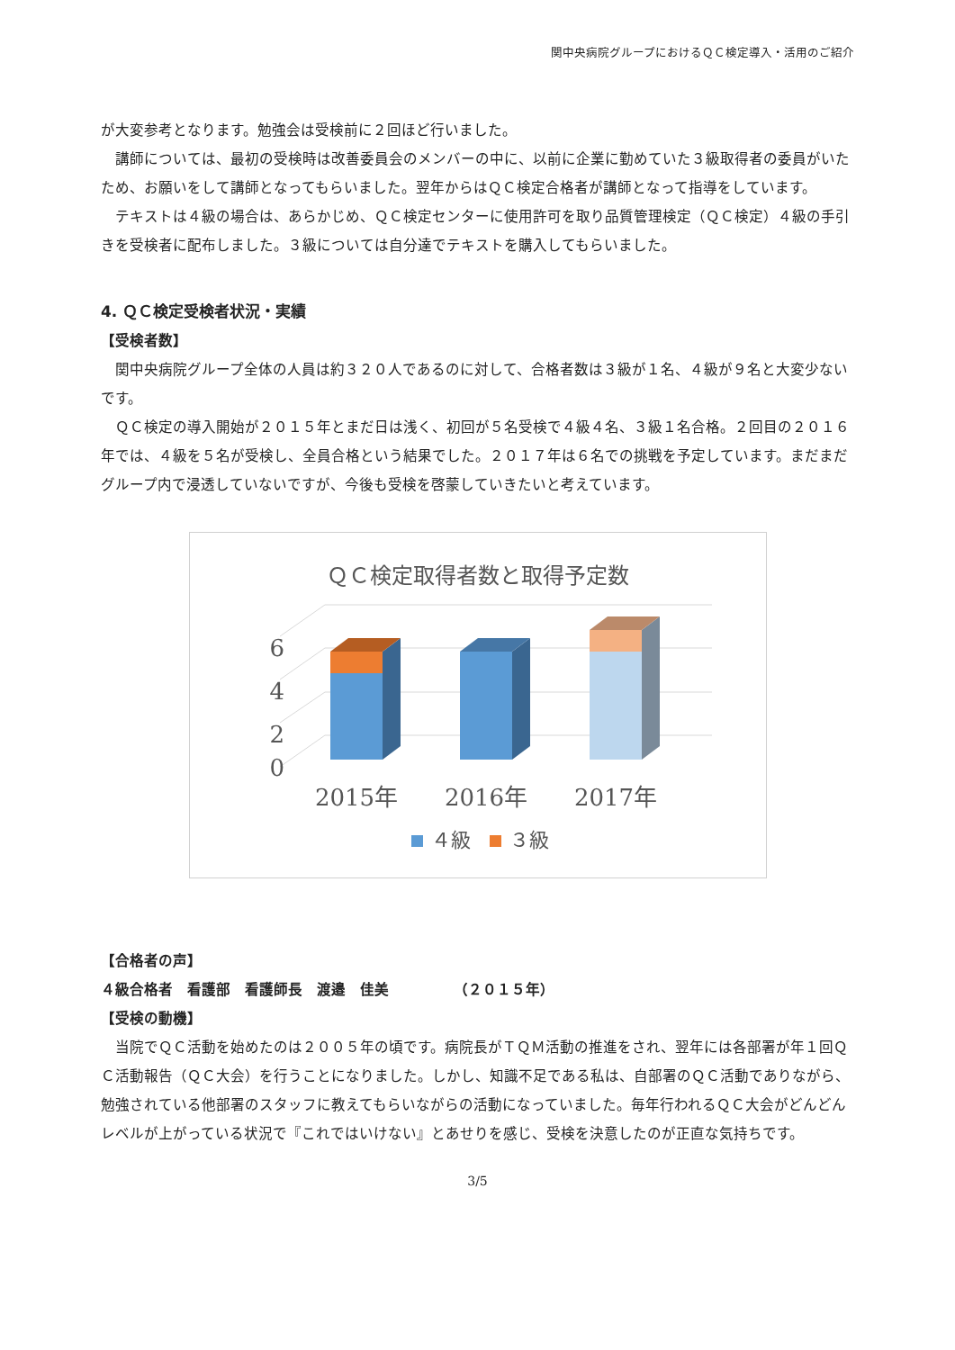関中央病院グループにおけるＱＣ検定導入・活用のご紹介
が大変参考となります。勉強会は受検前に２回ほど行いました。
講師については、最初の受検時は改善委員会のメンバーの中に、以前に企業に勤めていた３級取得者の委員がいたため、お願いをして講師となってもらいました。翌年からはＱＣ検定合格者が講師となって指導をしています。
テキストは４級の場合は、あらかじめ、ＱＣ検定センターに使用許可を取り品質管理検定（ＱＣ検定）４級の手引きを受検者に配布しました。３級については自分達でテキストを購入してもらいました。
4. ＱＣ検定受検者状況・実績
【受検者数】
関中央病院グループ全体の人員は約３２０人であるのに対して、合格者数は３級が１名、４級が９名と大変少ないです。
ＱＣ検定の導入開始が２０１５年とまだ日は浅く、初回が５名受検で４級４名、３級１名合格。２回目の２０１６年では、４級を５名が受検し、全員合格という結果でした。２０１７年は６名での挑戦を予定しています。まだまだグループ内で浸透していないですが、今後も受検を啓蒙していきたいと考えています。
ＱＣ検定取得者数と取得予定数
0
2
4
6
2015年
2016年
2017年
４級
３級
【合格者の声】
４級合格者　看護部　看護師長　渡邉　佳美　　　　　（２０１５年）
【受検の動機】
当院でＱＣ活動を始めたのは２００５年の頃です。病院長がＴＱＭ活動の推進をされ、翌年には各部署が年１回ＱＣ活動報告（ＱＣ大会）を行うことになりました。しかし、知識不足である私は、自部署のＱＣ活動でありながら、勉強されている他部署のスタッフに教えてもらいながらの活動になっていました。毎年行われるＱＣ大会がどんどんレベルが上がっている状況で『これではいけない』とあせりを感じ、受検を決意したのが正直な気持ちです。
3/5